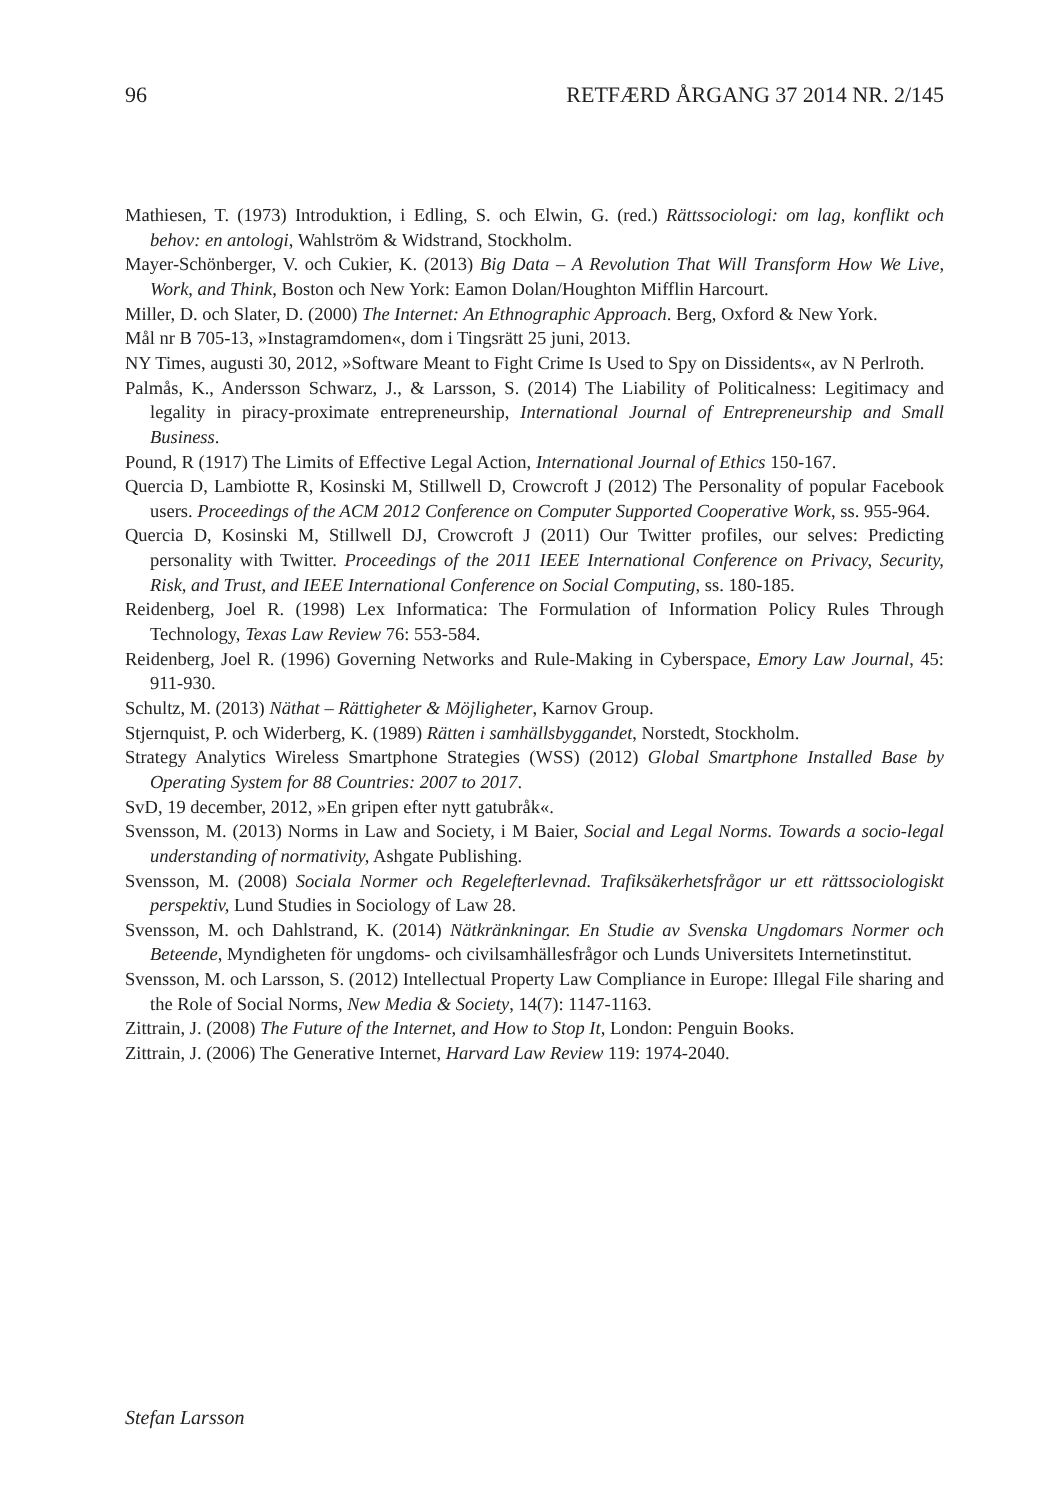96 RETFÆRD ÅRGANG 37 2014 NR. 2/145
Mathiesen, T. (1973) Introduktion, i Edling, S. och Elwin, G. (red.) Rättssociologi: om lag, konflikt och behov: en antologi, Wahlström & Widstrand, Stockholm.
Mayer-Schönberger, V. och Cukier, K. (2013) Big Data – A Revolution That Will Transform How We Live, Work, and Think, Boston och New York: Eamon Dolan/Houghton Mifflin Harcourt.
Miller, D. och Slater, D. (2000) The Internet: An Ethnographic Approach. Berg, Oxford & New York.
Mål nr B 705-13, »Instagramdomen«, dom i Tingsrätt 25 juni, 2013.
NY Times, augusti 30, 2012, »Software Meant to Fight Crime Is Used to Spy on Dissidents«, av N Perlroth.
Palmås, K., Andersson Schwarz, J., & Larsson, S. (2014) The Liability of Politicalness: Legitimacy and legality in piracy-proximate entrepreneurship, International Journal of Entrepreneurship and Small Business.
Pound, R (1917) The Limits of Effective Legal Action, International Journal of Ethics 150-167.
Quercia D, Lambiotte R, Kosinski M, Stillwell D, Crowcroft J (2012) The Personality of popular Facebook users. Proceedings of the ACM 2012 Conference on Computer Supported Cooperative Work, ss. 955-964.
Quercia D, Kosinski M, Stillwell DJ, Crowcroft J (2011) Our Twitter profiles, our selves: Predicting personality with Twitter. Proceedings of the 2011 IEEE International Conference on Privacy, Security, Risk, and Trust, and IEEE International Conference on Social Computing, ss. 180-185.
Reidenberg, Joel R. (1998) Lex Informatica: The Formulation of Information Policy Rules Through Technology, Texas Law Review 76: 553-584.
Reidenberg, Joel R. (1996) Governing Networks and Rule-Making in Cyberspace, Emory Law Journal, 45: 911-930.
Schultz, M. (2013) Näthat – Rättigheter & Möjligheter, Karnov Group.
Stjernquist, P. och Widerberg, K. (1989) Rätten i samhällsbyggandet, Norstedt, Stockholm.
Strategy Analytics Wireless Smartphone Strategies (WSS) (2012) Global Smartphone Installed Base by Operating System for 88 Countries: 2007 to 2017.
SvD, 19 december, 2012, »En gripen efter nytt gatubråk«.
Svensson, M. (2013) Norms in Law and Society, i M Baier, Social and Legal Norms. Towards a socio-legal understanding of normativity, Ashgate Publishing.
Svensson, M. (2008) Sociala Normer och Regelefterlevnad. Trafiksäkerhetsfrågor ur ett rättssociologiskt perspektiv, Lund Studies in Sociology of Law 28.
Svensson, M. och Dahlstrand, K. (2014) Nätkränkningar. En Studie av Svenska Ungdomars Normer och Beteende, Myndigheten för ungdoms- och civilsamhällesfrågor och Lunds Universitets Internetinstitut.
Svensson, M. och Larsson, S. (2012) Intellectual Property Law Compliance in Europe: Illegal File sharing and the Role of Social Norms, New Media & Society, 14(7): 1147-1163.
Zittrain, J. (2008) The Future of the Internet, and How to Stop It, London: Penguin Books.
Zittrain, J. (2006) The Generative Internet, Harvard Law Review 119: 1974-2040.
Stefan Larsson